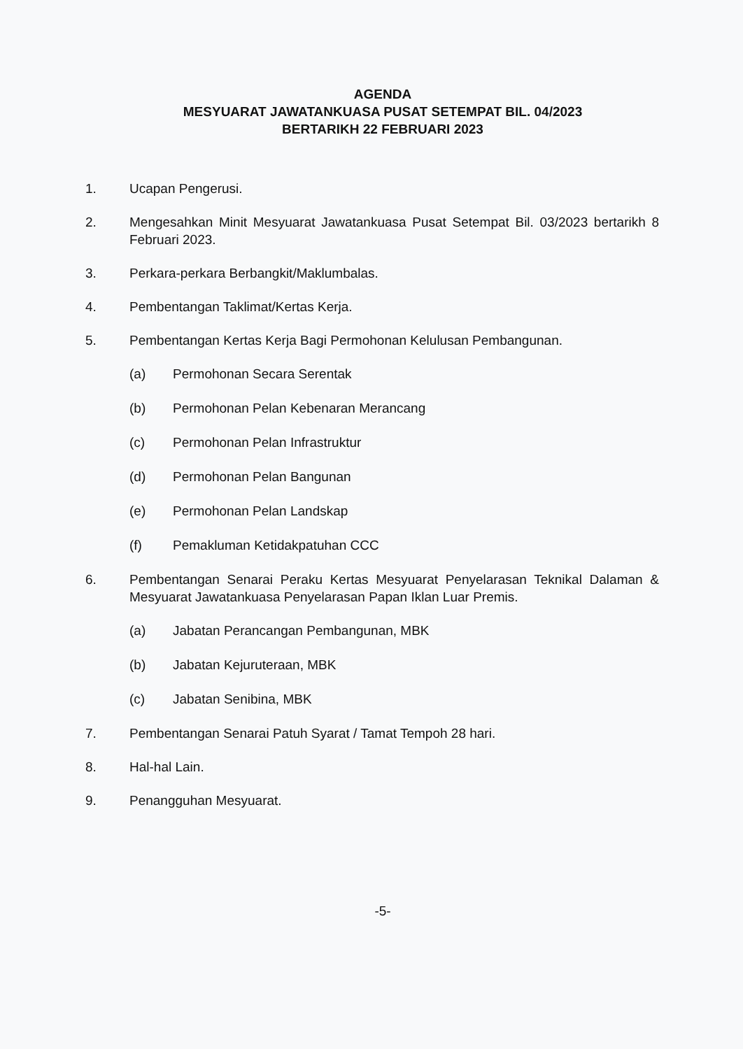AGENDA
MESYUARAT JAWATANKUASA PUSAT SETEMPAT BIL. 04/2023
BERTARIKH 22 FEBRUARI 2023
1. Ucapan Pengerusi.
2. Mengesahkan Minit Mesyuarat Jawatankuasa Pusat Setempat Bil. 03/2023 bertarikh 8 Februari 2023.
3. Perkara-perkara Berbangkit/Maklumbalas.
4. Pembentangan Taklimat/Kertas Kerja.
5. Pembentangan Kertas Kerja Bagi Permohonan Kelulusan Pembangunan.
(a) Permohonan Secara Serentak
(b) Permohonan Pelan Kebenaran Merancang
(c) Permohonan Pelan Infrastruktur
(d) Permohonan Pelan Bangunan
(e) Permohonan Pelan Landskap
(f) Pemakluman Ketidakpatuhan CCC
6. Pembentangan Senarai Peraku Kertas Mesyuarat Penyelarasan Teknikal Dalaman & Mesyuarat Jawatankuasa Penyelarasan Papan Iklan Luar Premis.
(a) Jabatan Perancangan Pembangunan, MBK
(b) Jabatan Kejuruteraan, MBK
(c) Jabatan Senibina, MBK
7. Pembentangan Senarai Patuh Syarat / Tamat Tempoh 28 hari.
8. Hal-hal Lain.
9. Penangguhan Mesyuarat.
-5-